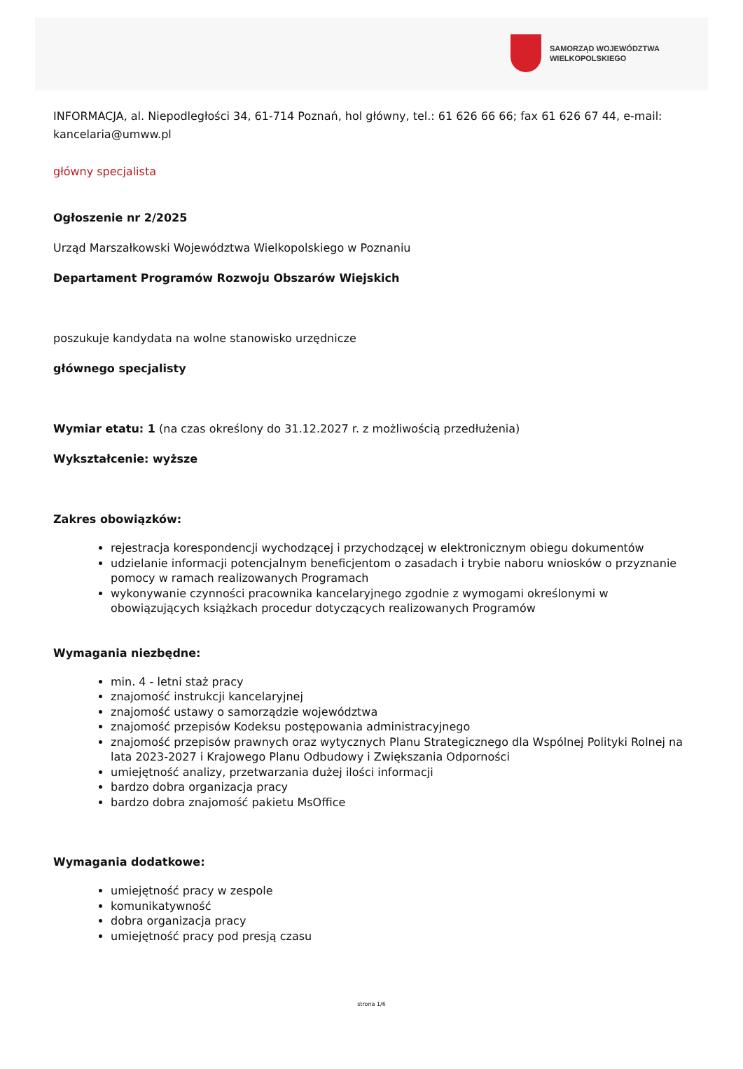SAMORZĄD WOJEWÓDZTWA
WIELKOPOLSKIEGO
INFORMACJA, al. Niepodległości 34, 61-714 Poznań, hol główny, tel.: 61 626 66 66; fax 61 626 67 44, e-mail: kancelaria@umww.pl
główny specjalista
Ogłoszenie nr 2/2025
Urząd Marszałkowski Województwa Wielkopolskiego w Poznaniu
Departament Programów Rozwoju Obszarów Wiejskich
poszukuje kandydata na wolne stanowisko urzędnicze
głównego specjalisty
Wymiar etatu: 1 (na czas określony do 31.12.2027 r. z możliwością przedłużenia)
Wykształcenie: wyższe
Zakres obowiązków:
rejestracja korespondencji wychodzącej i przychodzącej w elektronicznym obiegu dokumentów
udzielanie informacji potencjalnym beneficjentom o zasadach i trybie naboru wniosków o przyznanie pomocy w ramach realizowanych Programach
wykonywanie czynności pracownika kancelaryjnego zgodnie z wymogami określonymi w obowiązujących książkach procedur dotyczących realizowanych Programów
Wymagania niezbędne:
min. 4 - letni staż pracy
znajomość instrukcji kancelaryjnej
znajomość ustawy o samorządzie województwa
znajomość przepisów Kodeksu postępowania administracyjnego
znajomość przepisów prawnych oraz wytycznych Planu Strategicznego dla Wspólnej Polityki Rolnej na lata 2023-2027 i Krajowego Planu Odbudowy i Zwiększania Odporności
umiejętność analizy, przetwarzania dużej ilości informacji
bardzo dobra organizacja pracy
bardzo dobra znajomość pakietu MsOffice
Wymagania dodatkowe:
umiejętność pracy w zespole
komunikatywność
dobra organizacja pracy
umiejętność pracy pod presją czasu
strona 1/6